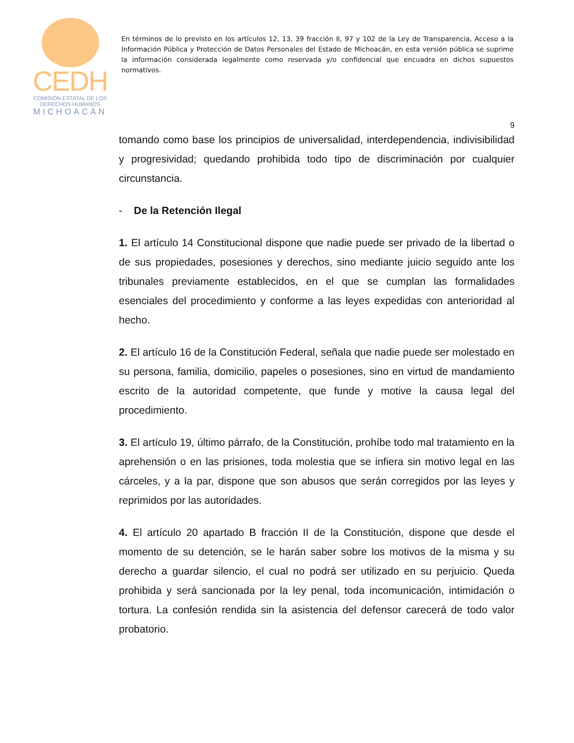CEDH
COMISIÓN ESTATAL DE LOS
DERECHOS HUMANOS
MICHOACÁN
En términos de lo previsto en los artículos 12, 13, 39 fracción II, 97 y 102 de la Ley de Transparencia, Acceso a la Información Pública y Protección de Datos Personales del Estado de Michoacán, en esta versión pública se suprime la información considerada legalmente como reservada y/o confidencial que encuadra en dichos supuestos normativos.
9
tomando como base los principios de universalidad, interdependencia, indivisibilidad y progresividad; quedando prohibida todo tipo de discriminación por cualquier circunstancia.
- De la Retención Ilegal
1. El artículo 14 Constitucional dispone que nadie puede ser privado de la libertad o de sus propiedades, posesiones y derechos, sino mediante juicio seguido ante los tribunales previamente establecidos, en el que se cumplan las formalidades esenciales del procedimiento y conforme a las leyes expedidas con anterioridad al hecho.
2. El artículo 16 de la Constitución Federal, señala que nadie puede ser molestado en su persona, familia, domicilio, papeles o posesiones, sino en virtud de mandamiento escrito de la autoridad competente, que funde y motive la causa legal del procedimiento.
3. El artículo 19, último párrafo, de la Constitución, prohíbe todo mal tratamiento en la aprehensión o en las prisiones, toda molestia que se infiera sin motivo legal en las cárceles, y a la par, dispone que son abusos que serán corregidos por las leyes y reprimidos por las autoridades.
4. El artículo 20 apartado B fracción II de la Constitución, dispone que desde el momento de su detención, se le harán saber sobre los motivos de la misma y su derecho a guardar silencio, el cual no podrá ser utilizado en su perjuicio. Queda prohibida y será sancionada por la ley penal, toda incomunicación, intimidación o tortura. La confesión rendida sin la asistencia del defensor carecerá de todo valor probatorio.